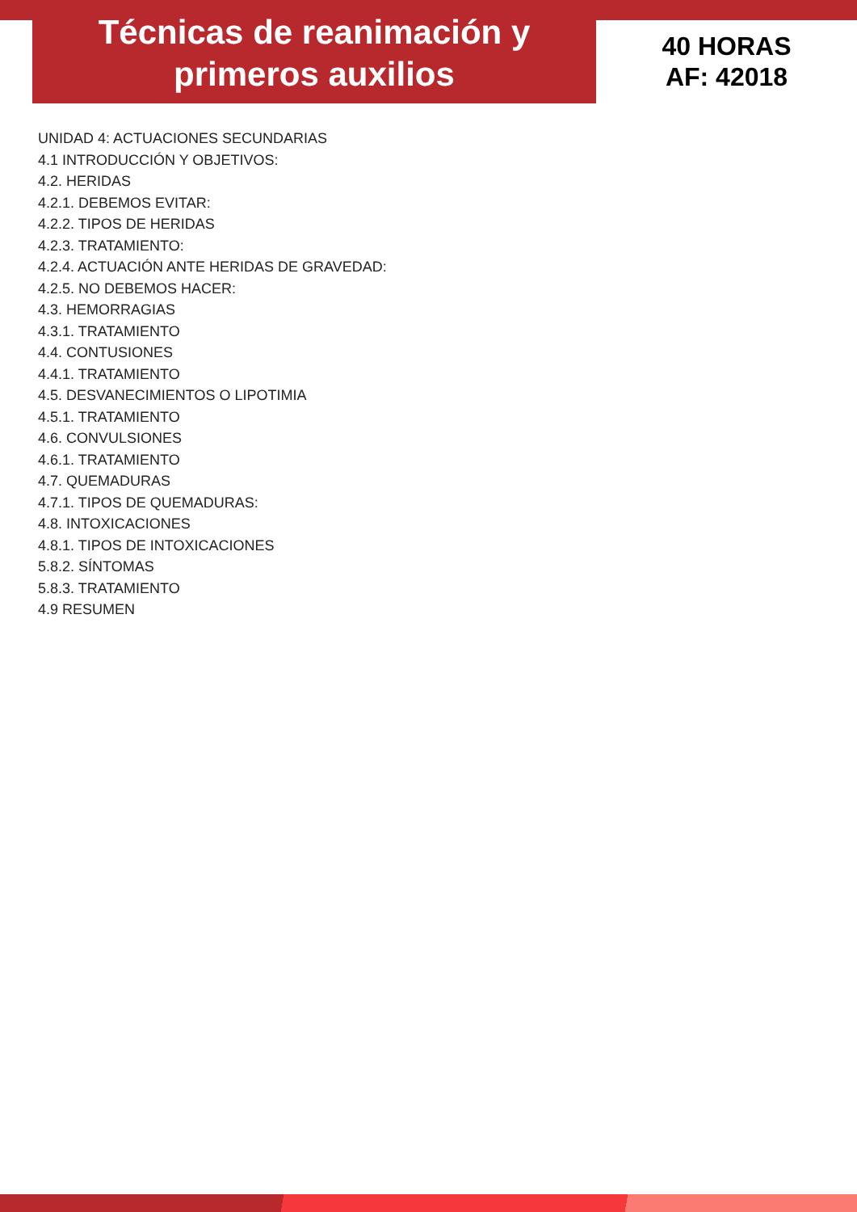Técnicas de reanimación y
primeros auxilios
40 HORAS
AF: 42018
UNIDAD 4: ACTUACIONES SECUNDARIAS
4.1 INTRODUCCIÓN Y OBJETIVOS:
4.2. HERIDAS
4.2.1. DEBEMOS EVITAR:
4.2.2. TIPOS DE HERIDAS
4.2.3. TRATAMIENTO:
4.2.4. ACTUACIÓN ANTE HERIDAS DE GRAVEDAD:
4.2.5. NO DEBEMOS HACER:
4.3. HEMORRAGIAS
4.3.1. TRATAMIENTO
4.4. CONTUSIONES
4.4.1. TRATAMIENTO
4.5. DESVANECIMIENTOS O LIPOTIMIA
4.5.1. TRATAMIENTO
4.6. CONVULSIONES
4.6.1. TRATAMIENTO
4.7. QUEMADURAS
4.7.1. TIPOS DE QUEMADURAS:
4.8. INTOXICACIONES
4.8.1. TIPOS DE INTOXICACIONES
5.8.2. SÍNTOMAS
5.8.3. TRATAMIENTO
4.9 RESUMEN